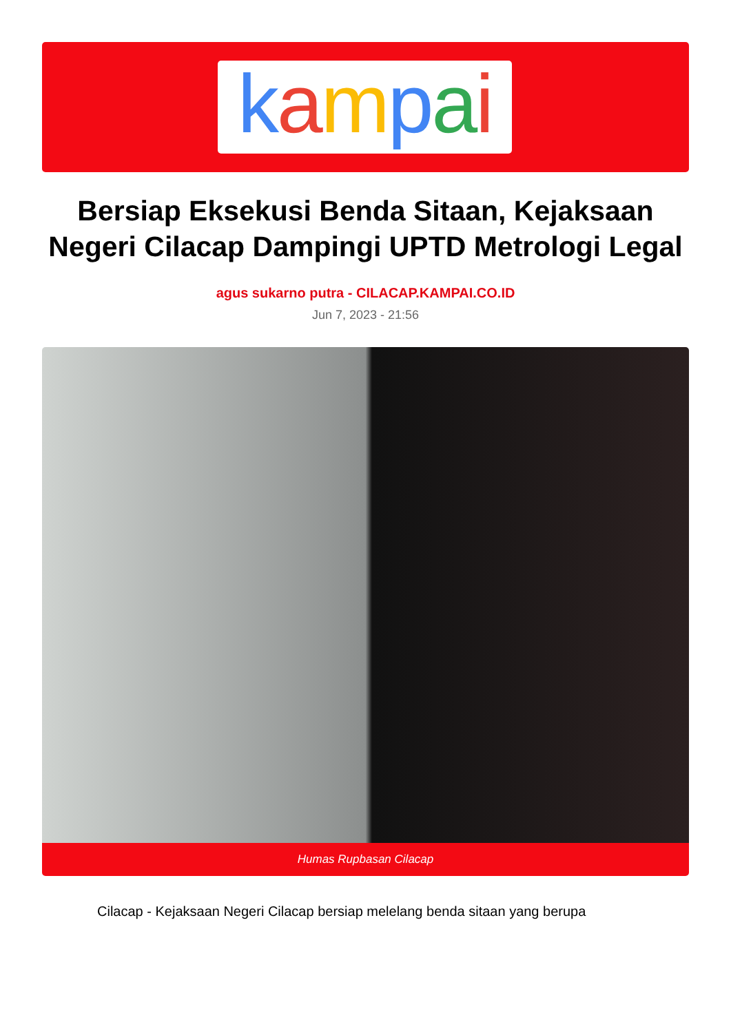kampai
Bersiap Eksekusi Benda Sitaan, Kejaksaan Negeri Cilacap Dampingi UPTD Metrologi Legal
agus sukarno putra - CILACAP.KAMPAI.CO.ID
Jun 7, 2023 - 21:56
Humas Rupbasan Cilacap
Cilacap - Kejaksaan Negeri Cilacap bersiap melelang benda sitaan yang berupa